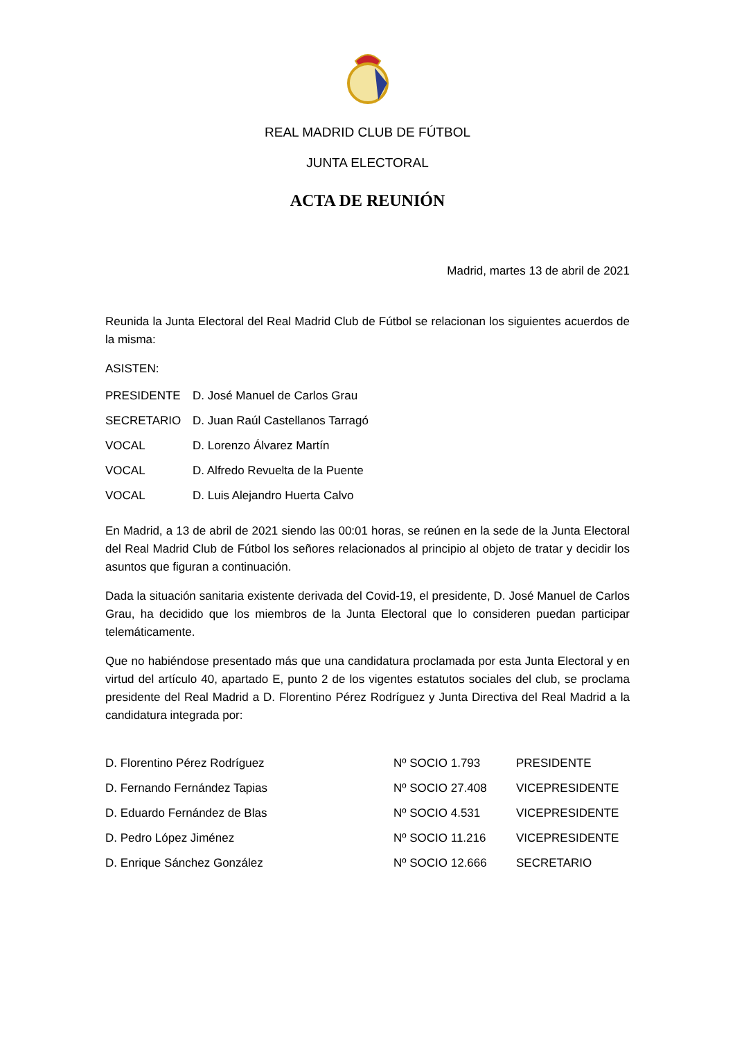REAL MADRID CLUB DE FÚTBOL
JUNTA ELECTORAL
ACTA DE REUNIÓN
Madrid, martes 13 de abril de 2021
Reunida la Junta Electoral del Real Madrid Club de Fútbol se relacionan los siguientes acuerdos de la misma:
ASISTEN:
| PRESIDENTE | D. José Manuel de Carlos Grau |
| SECRETARIO | D. Juan Raúl Castellanos Tarragó |
| VOCAL | D. Lorenzo Álvarez Martín |
| VOCAL | D. Alfredo Revuelta de la Puente |
| VOCAL | D. Luis Alejandro Huerta Calvo |
En Madrid, a 13 de abril de 2021 siendo las 00:01 horas, se reúnen en la sede de la Junta Electoral del Real Madrid Club de Fútbol los señores relacionados al principio al objeto de tratar y decidir los asuntos que figuran a continuación.
Dada la situación sanitaria existente derivada del Covid-19, el presidente, D. José Manuel de Carlos Grau, ha decidido que los miembros de la Junta Electoral que lo consideren puedan participar telemáticamente.
Que no habiéndose presentado más que una candidatura proclamada por esta Junta Electoral y en virtud del artículo 40, apartado E, punto 2 de los vigentes estatutos sociales del club, se proclama presidente del Real Madrid a D. Florentino Pérez Rodríguez y Junta Directiva del Real Madrid a la candidatura integrada por:
| D. Florentino Pérez Rodríguez | Nº SOCIO 1.793 | PRESIDENTE |
| D. Fernando Fernández Tapias | Nº SOCIO 27.408 | VICEPRESIDENTE |
| D. Eduardo Fernández de Blas | Nº SOCIO 4.531 | VICEPRESIDENTE |
| D. Pedro López Jiménez | Nº SOCIO 11.216 | VICEPRESIDENTE |
| D. Enrique Sánchez González | Nº SOCIO 12.666 | SECRETARIO |